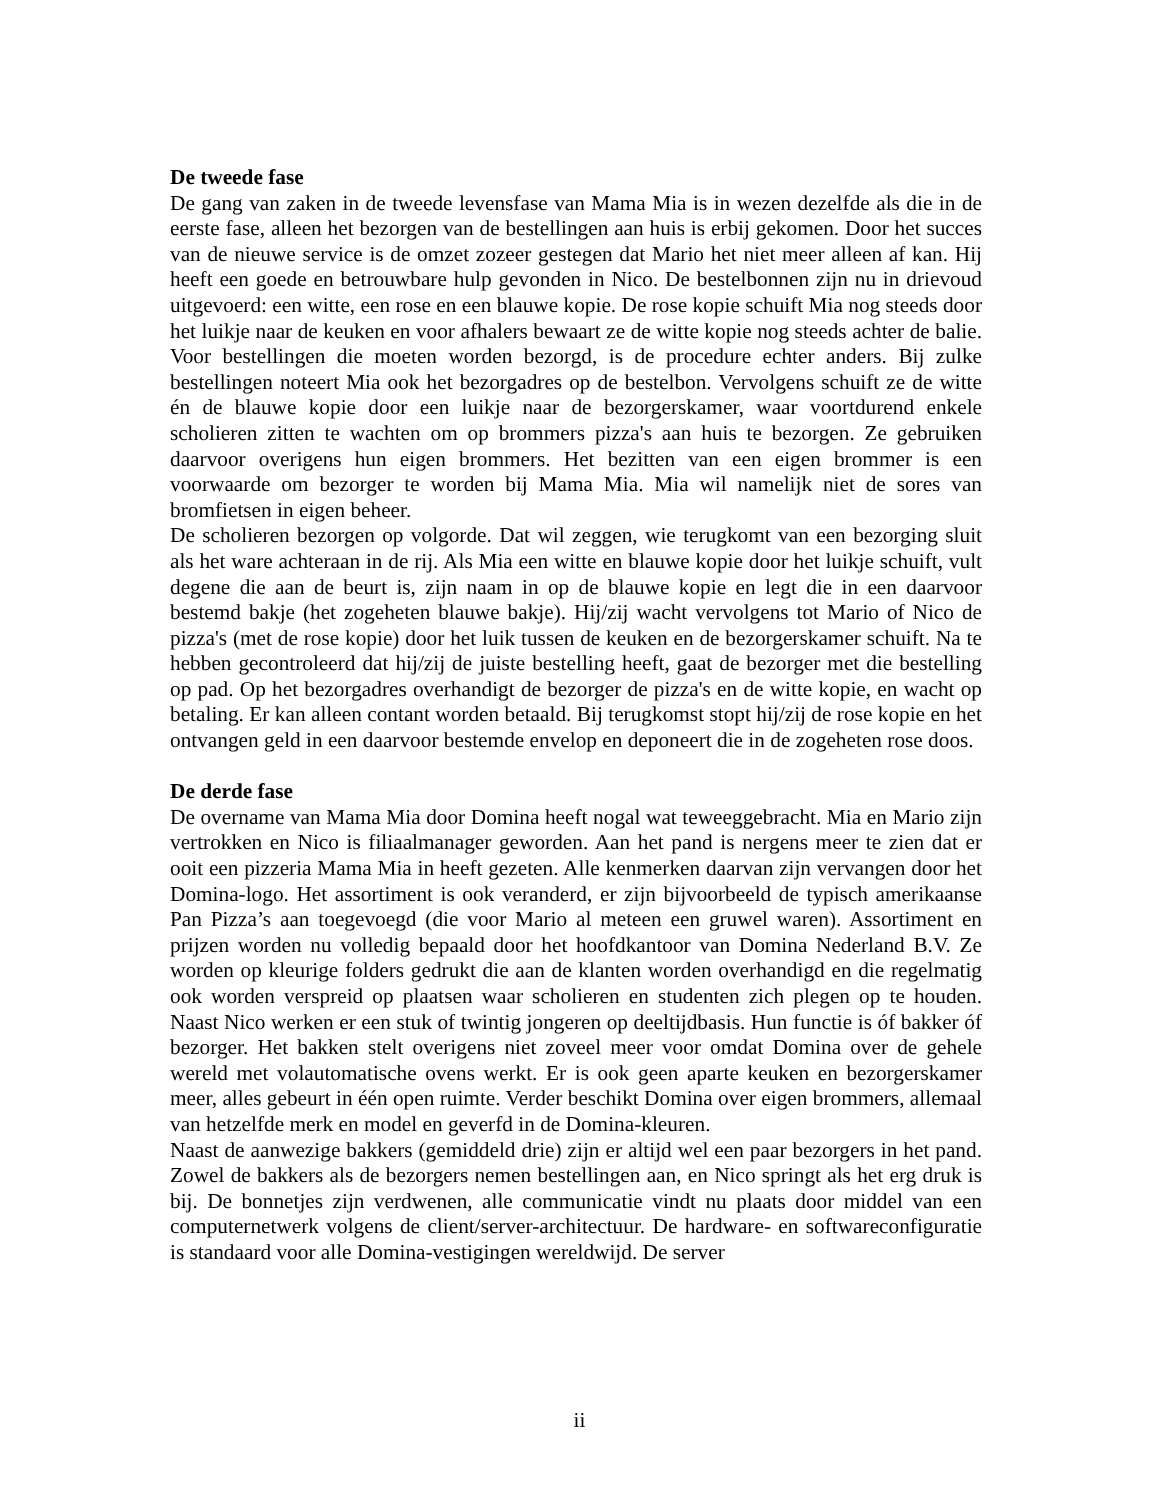De tweede fase
De gang van zaken in de tweede levensfase van Mama Mia is in wezen dezelfde als die in de eerste fase, alleen het bezorgen van de bestellingen aan huis is erbij gekomen. Door het succes van de nieuwe service is de omzet zozeer gestegen dat Mario het niet meer alleen af kan. Hij heeft een goede en betrouwbare hulp gevonden in Nico. De bestelbonnen zijn nu in drievoud uitgevoerd: een witte, een rose en een blauwe kopie. De rose kopie schuift Mia nog steeds door het luikje naar de keuken en voor afhalers bewaart ze de witte kopie nog steeds achter de balie. Voor bestellingen die moeten worden bezorgd, is de procedure echter anders. Bij zulke bestellingen noteert Mia ook het bezorgadres op de bestelbon. Vervolgens schuift ze de witte én de blauwe kopie door een luikje naar de bezorgerskamer, waar voortdurend enkele scholieren zitten te wachten om op brommers pizza's aan huis te bezorgen. Ze gebruiken daarvoor overigens hun eigen brommers. Het bezitten van een eigen brommer is een voorwaarde om bezorger te worden bij Mama Mia. Mia wil namelijk niet de sores van bromfietsen in eigen beheer.
De scholieren bezorgen op volgorde. Dat wil zeggen, wie terugkomt van een bezorging sluit als het ware achteraan in de rij. Als Mia een witte en blauwe kopie door het luikje schuift, vult degene die aan de beurt is, zijn naam in op de blauwe kopie en legt die in een daarvoor bestemd bakje (het zogeheten blauwe bakje). Hij/zij wacht vervolgens tot Mario of Nico de pizza's (met de rose kopie) door het luik tussen de keuken en de bezorgerskamer schuift. Na te hebben gecontroleerd dat hij/zij de juiste bestelling heeft, gaat de bezorger met die bestelling op pad. Op het bezorgadres overhandigt de bezorger de pizza's en de witte kopie, en wacht op betaling. Er kan alleen contant worden betaald. Bij terugkomst stopt hij/zij de rose kopie en het ontvangen geld in een daarvoor bestemde envelop en deponeert die in de zogeheten rose doos.
De derde fase
De overname van Mama Mia door Domina heeft nogal wat teweeggebracht. Mia en Mario zijn vertrokken en Nico is filiaalmanager geworden. Aan het pand is nergens meer te zien dat er ooit een pizzeria Mama Mia in heeft gezeten. Alle kenmerken daarvan zijn vervangen door het Domina-logo. Het assortiment is ook veranderd, er zijn bijvoorbeeld de typisch amerikaanse Pan Pizza’s aan toegevoegd (die voor Mario al meteen een gruwel waren). Assortiment en prijzen worden nu volledig bepaald door het hoofdkantoor van Domina Nederland B.V. Ze worden op kleurige folders gedrukt die aan de klanten worden overhandigd en die regelmatig ook worden verspreid op plaatsen waar scholieren en studenten zich plegen op te houden. Naast Nico werken er een stuk of twintig jongeren op deeltijdbasis. Hun functie is óf bakker óf bezorger. Het bakken stelt overigens niet zoveel meer voor omdat Domina over de gehele wereld met volautomatische ovens werkt. Er is ook geen aparte keuken en bezorgerskamer meer, alles gebeurt in één open ruimte. Verder beschikt Domina over eigen brommers, allemaal van hetzelfde merk en model en geverfd in de Domina-kleuren.
Naast de aanwezige bakkers (gemiddeld drie) zijn er altijd wel een paar bezorgers in het pand. Zowel de bakkers als de bezorgers nemen bestellingen aan, en Nico springt als het erg druk is bij. De bonnetjes zijn verdwenen, alle communicatie vindt nu plaats door middel van een computernetwerk volgens de client/server-architectuur. De hardware- en softwareconfiguratie is standaard voor alle Domina-vestigingen wereldwijd. De server
ii